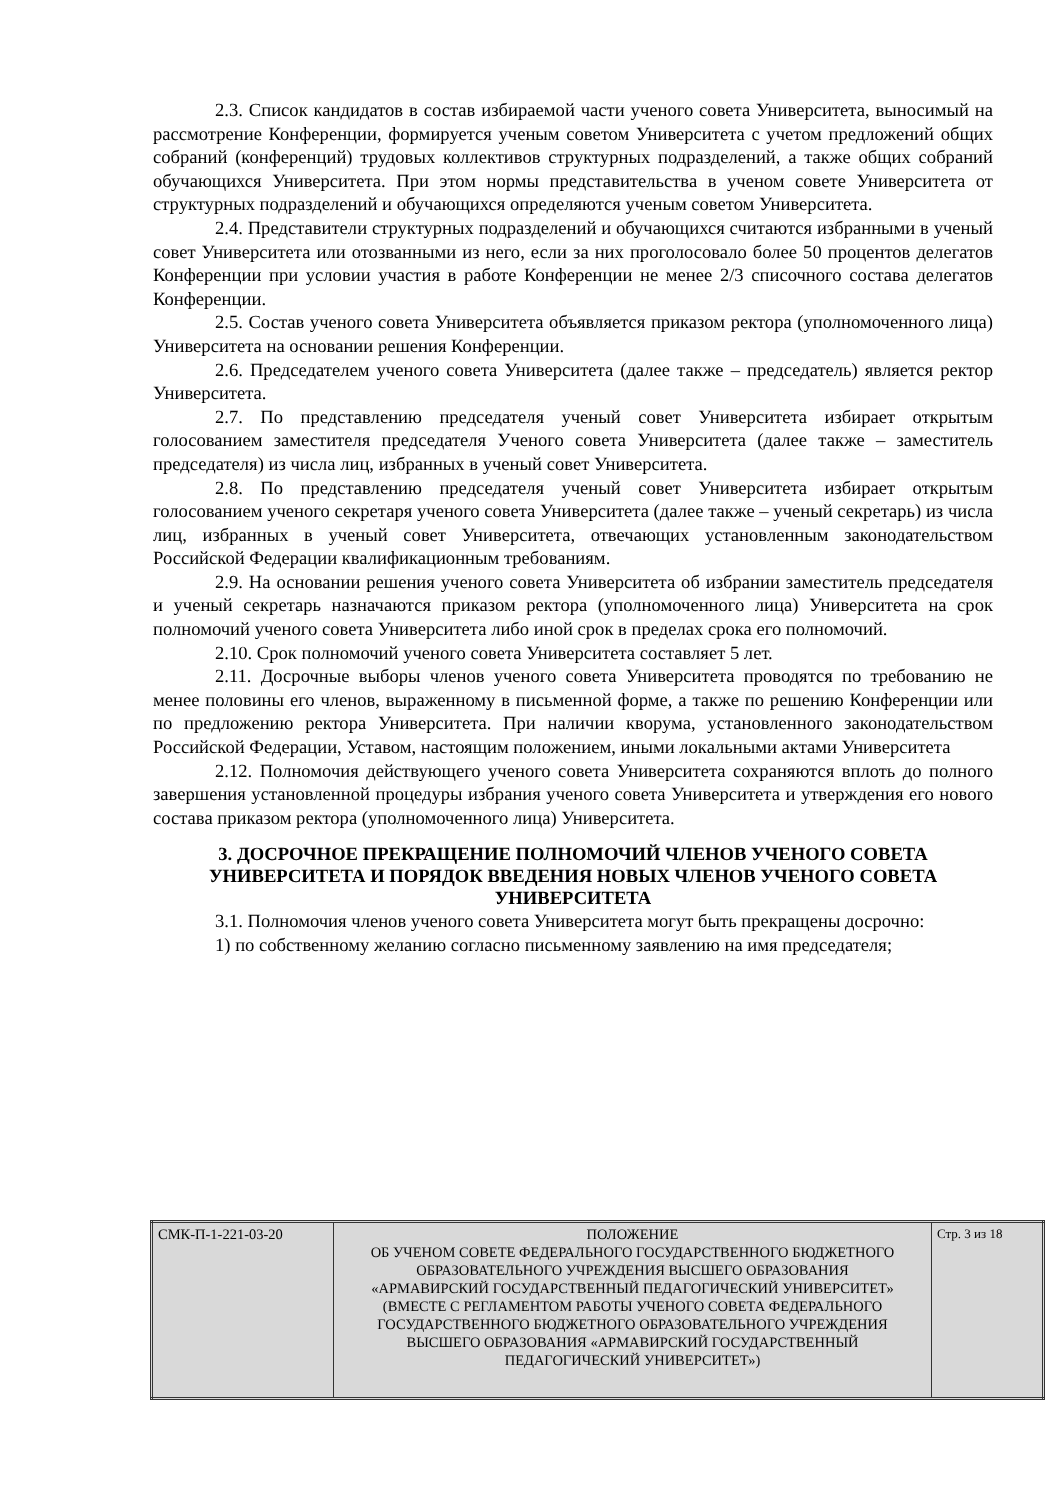2.3. Список кандидатов в состав избираемой части ученого совета Университета, выносимый на рассмотрение Конференции, формируется ученым советом Университета с учетом предложений общих собраний (конференций) трудовых коллективов структурных подразделений, а также общих собраний обучающихся Университета. При этом нормы представительства в ученом совете Университета от структурных подразделений и обучающихся определяются ученым советом Университета.
2.4. Представители структурных подразделений и обучающихся считаются избранными в ученый совет Университета или отозванными из него, если за них проголосовало более 50 процентов делегатов Конференции при условии участия в работе Конференции не менее 2/3 списочного состава делегатов Конференции.
2.5. Состав ученого совета Университета объявляется приказом ректора (уполномоченного лица) Университета на основании решения Конференции.
2.6. Председателем ученого совета Университета (далее также – председатель) является ректор Университета.
2.7. По представлению председателя ученый совет Университета избирает открытым голосованием заместителя председателя Ученого совета Университета (далее также – заместитель председателя) из числа лиц, избранных в ученый совет Университета.
2.8. По представлению председателя ученый совет Университета избирает открытым голосованием ученого секретаря ученого совета Университета (далее также – ученый секретарь) из числа лиц, избранных в ученый совет Университета, отвечающих установленным законодательством Российской Федерации квалификационным требованиям.
2.9. На основании решения ученого совета Университета об избрании заместитель председателя и ученый секретарь назначаются приказом ректора (уполномоченного лица) Университета на срок полномочий ученого совета Университета либо иной срок в пределах срока его полномочий.
2.10. Срок полномочий ученого совета Университета составляет 5 лет.
2.11. Досрочные выборы членов ученого совета Университета проводятся по требованию не менее половины его членов, выраженному в письменной форме, а также по решению Конференции или по предложению ректора Университета. При наличии кворума, установленного законодательством Российской Федерации, Уставом, настоящим положением, иными локальными актами Университета
2.12. Полномочия действующего ученого совета Университета сохраняются вплоть до полного завершения установленной процедуры избрания ученого совета Университета и утверждения его нового состава приказом ректора (уполномоченного лица) Университета.
3. ДОСРОЧНОЕ ПРЕКРАЩЕНИЕ ПОЛНОМОЧИЙ ЧЛЕНОВ УЧЕНОГО СОВЕТА УНИВЕРСИТЕТА И ПОРЯДОК ВВЕДЕНИЯ НОВЫХ ЧЛЕНОВ УЧЕНОГО СОВЕТА УНИВЕРСИТЕТА
3.1. Полномочия членов ученого совета Университета могут быть прекращены досрочно:
1) по собственному желанию согласно письменному заявлению на имя председателя;
| СМК-П-1-221-03-20 | ПОЛОЖЕНИЕ ОБ УЧЕНОМ СОВЕТЕ ФЕДЕРАЛЬНОГО ГОСУДАРСТВЕННОГО БЮДЖЕТНОГО ОБРАЗОВАТЕЛЬНОГО УЧРЕЖДЕНИЯ ВЫСШЕГО ОБРАЗОВАНИЯ «АРМАВИРСКИЙ ГОСУДАРСТВЕННЫЙ ПЕДАГОГИЧЕСКИЙ УНИВЕРСИТЕТ» (ВМЕСТЕ С РЕГЛАМЕНТОМ РАБОТЫ УЧЕНОГО СОВЕТА ФЕДЕРАЛЬНОГО ГОСУДАРСТВЕННОГО БЮДЖЕТНОГО ОБРАЗОВАТЕЛЬНОГО УЧРЕЖДЕНИЯ ВЫСШЕГО ОБРАЗОВАНИЯ «АРМАВИРСКИЙ ГОСУДАРСТВЕННЫЙ ПЕДАГОГИЧЕСКИЙ УНИВЕРСИТЕТ») | Стр. 3 из 18 |